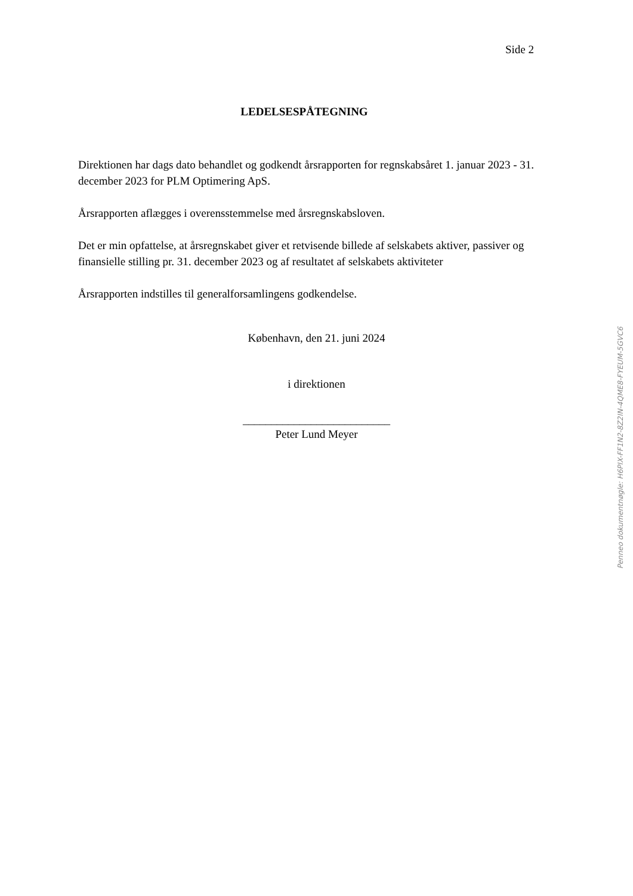Side 2
LEDELSESPÅTEGNING
Direktionen har dags dato behandlet og godkendt årsrapporten for regnskabsåret 1. januar 2023 - 31. december 2023 for PLM Optimering ApS.
Årsrapporten aflægges i overensstemmelse med årsregnskabsloven.
Det er min opfattelse, at årsregnskabet giver et retvisende billede af selskabets aktiver, passiver og finansielle stilling pr. 31. december 2023 og af resultatet af selskabets aktiviteter
Årsrapporten indstilles til generalforsamlingens godkendelse.
København, den 21. juni 2024
i direktionen
__________________________
Peter Lund Meyer
Penneo dokumentnøgle: H6PIX-FF1N2-8Z2IN-4QME8-FYEUM-5GVC6